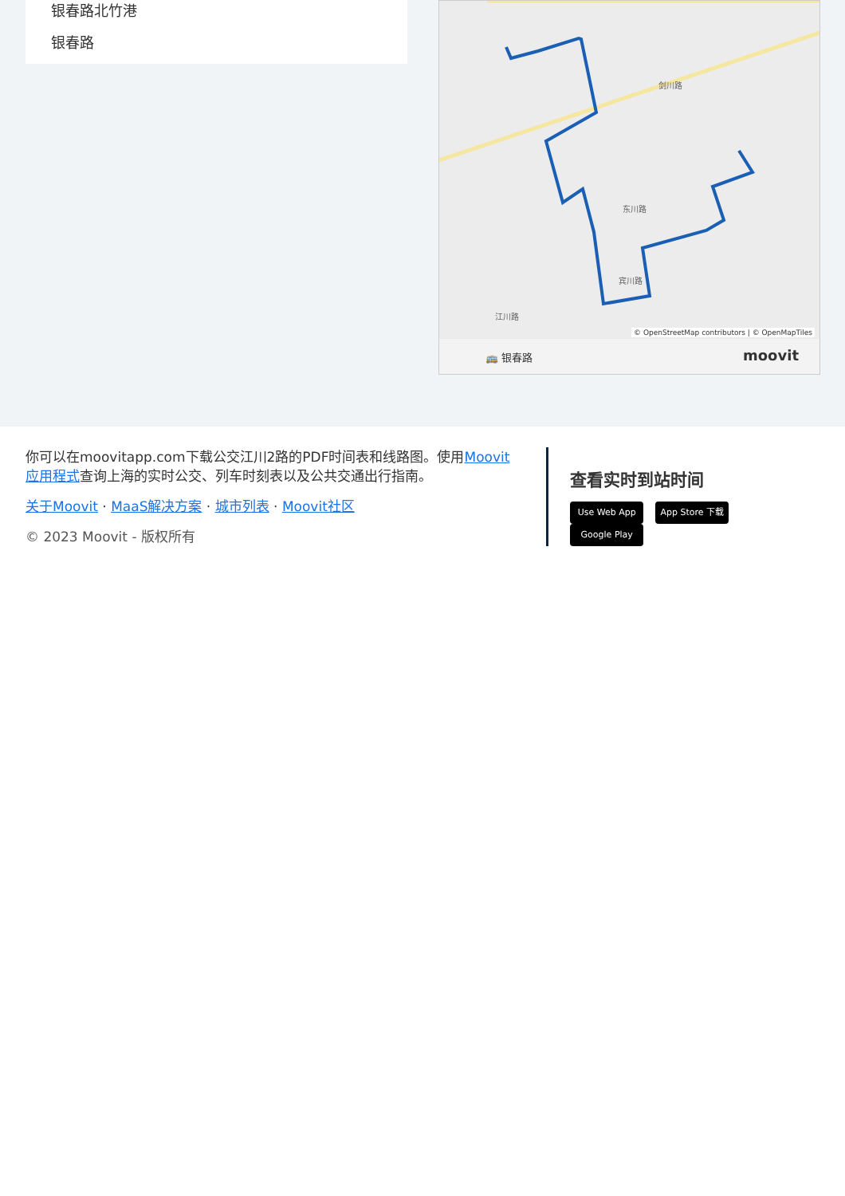银春路北竹港
银春路
东川路
宾川路
江川路
剑川路
© OpenStreetMap contributors | © OpenMapTiles
🚌 银春路 moovit
你可以在moovitapp.com下载公交江川2路的PDF时间表和线路图。使用Moovit应用程式查询上海的实时公交、列车时刻表以及公共交通出行指南。
关于Moovit · MaaS解决方案 · 城市列表 · Moovit社区
© 2023 Moovit - 版权所有
查看实时到站时间
Use Web App App Store 下载 Google Play